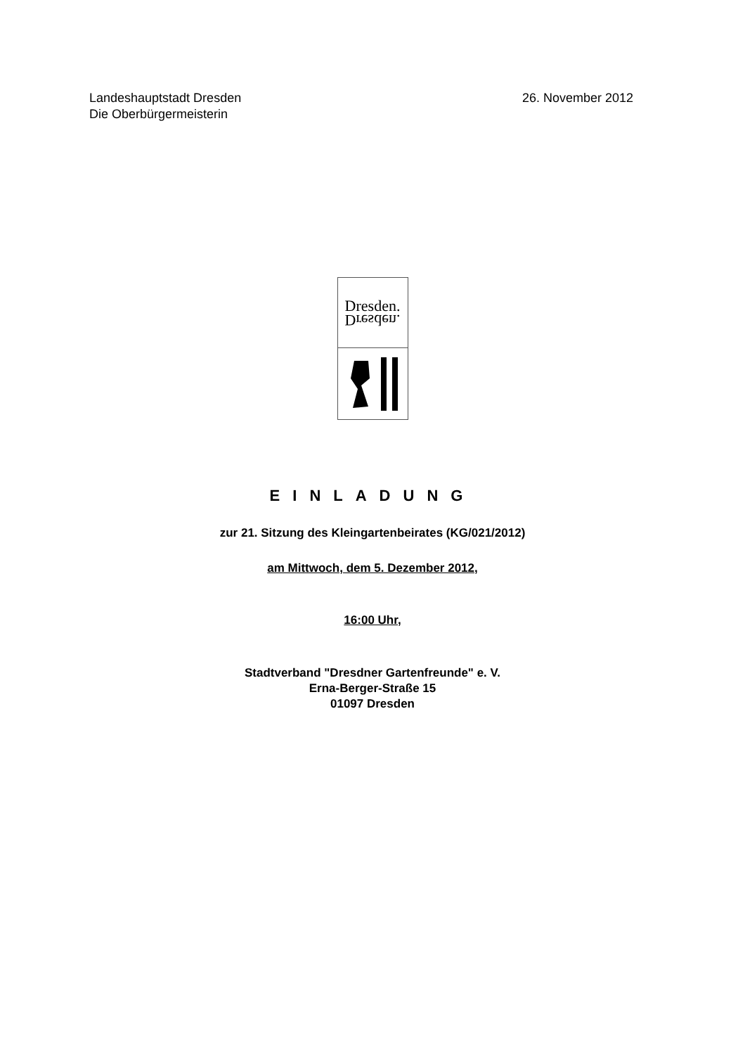Landeshauptstadt Dresden
Die Oberbürgermeisterin
26. November 2012
Dresden.
Dresden.
EINLADUNG
zur 21. Sitzung des Kleingartenbeirates (KG/021/2012)
am Mittwoch, dem 5. Dezember 2012,
16:00 Uhr,
Stadtverband "Dresdner Gartenfreunde" e. V.
Erna-Berger-Straße 15
01097 Dresden